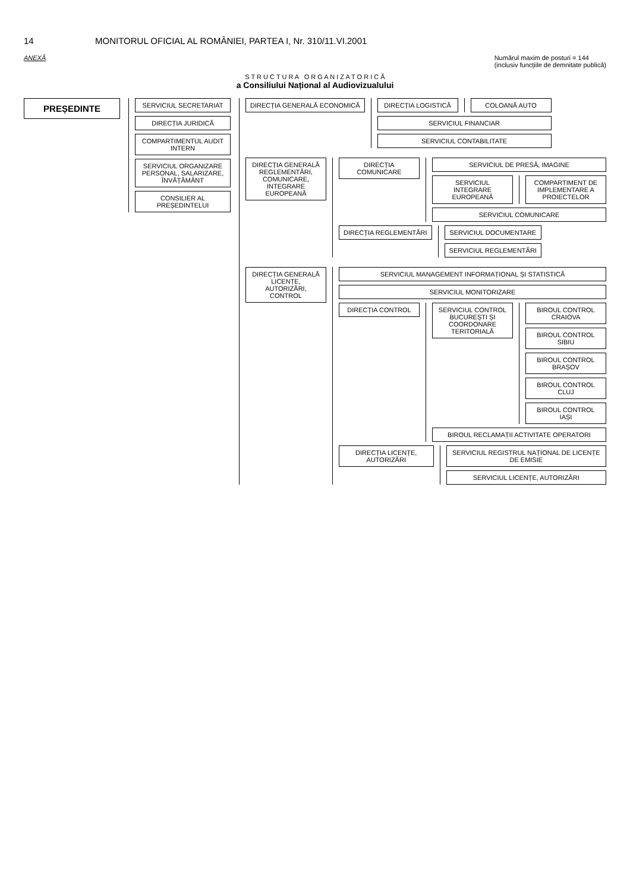14 MONITORUL OFICIAL AL ROMÂNIEI, PARTEA I, Nr. 310/11.VI.2001
ANEXĂ Numărul maxim de posturi = 144
(inclusiv funcțiile de demnitate publică)
S T R U C T U R A O R G A N I Z A T O R I C Ă
a Consiliului Național al Audiovizualului
PREȘEDINTE
SERVICIUL SECRETARIAT
DIRECȚIA JURIDICĂ
COMPARTIMENTUL AUDIT INTERN
SERVICIUL ORGANIZARE PERSONAL, SALARIZARE, ÎNVĂȚĂMÂNT
CONSILIER AL PREȘEDINTELUI
DIRECȚIA GENERALĂ ECONOMICĂ DIRECȚIA LOGISTICĂ COLOANĂ AUTO
SERVICIUL FINANCIAR
SERVICIUL CONTABILITATE
DIRECȚIA GENERALĂ REGLEMENTĂRI, COMUNICARE, INTEGRARE EUROPEANĂ
DIRECȚIA COMUNICARE SERVICIUL DE PRESĂ, IMAGINE
SERVICIUL INTEGRARE EUROPEANĂ COMPARTIMENT DE IMPLEMENTARE A PROIECTELOR
SERVICIUL COMUNICARE
DIRECȚIA REGLEMENTĂRI SERVICIUL DOCUMENTARE
SERVICIUL REGLEMENTĂRI
DIRECȚIA GENERALĂ LICENȚE, AUTORIZĂRI, CONTROL
SERVICIUL MANAGEMENT INFORMAȚIONAL ȘI STATISTICĂ
SERVICIUL MONITORIZARE
DIRECȚIA CONTROL SERVICIUL CONTROL BUCUREȘTI ȘI COORDONARE TERITORIALĂ
BIROUL CONTROL CRAIOVA
BIROUL CONTROL SIBIU
BIROUL CONTROL BRAȘOV
BIROUL CONTROL CLUJ
BIROUL CONTROL IAȘI
BIROUL RECLAMAȚII ACTIVITATE OPERATORI
DIRECȚIA LICENȚE, AUTORIZĂRI SERVICIUL REGISTRUL NAȚIONAL DE LICENȚE DE EMISIE
SERVICIUL LICENȚE, AUTORIZĂRI